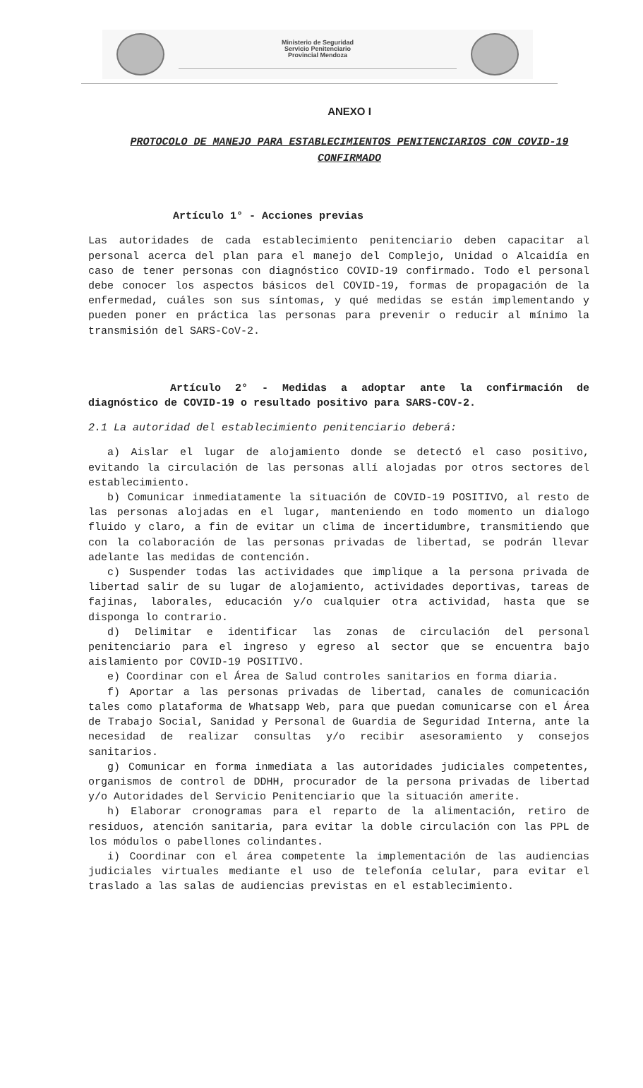Ministerio de Seguridad
Servicio Penitenciario
Provincial Mendoza
ANEXO I
PROTOCOLO DE MANEJO PARA ESTABLECIMIENTOS PENITENCIARIOS CON COVID-19 CONFIRMADO
Artículo 1° - Acciones previas
Las autoridades de cada establecimiento penitenciario deben capacitar al personal acerca del plan para el manejo del Complejo, Unidad o Alcaidía en caso de tener personas con diagnóstico COVID-19 confirmado. Todo el personal debe conocer los aspectos básicos del COVID-19, formas de propagación de la enfermedad, cuáles son sus síntomas, y qué medidas se están implementando y pueden poner en práctica las personas para prevenir o reducir al mínimo la transmisión del SARS-CoV-2.
Artículo 2° - Medidas a adoptar ante la confirmación de diagnóstico de COVID-19 o resultado positivo para SARS-COV-2.
2.1 La autoridad del establecimiento penitenciario deberá:
a) Aislar el lugar de alojamiento donde se detectó el caso positivo, evitando la circulación de las personas allí alojadas por otros sectores del establecimiento.
b) Comunicar inmediatamente la situación de COVID-19 POSITIVO, al resto de las personas alojadas en el lugar, manteniendo en todo momento un dialogo fluido y claro, a fin de evitar un clima de incertidumbre, transmitiendo que con la colaboración de las personas privadas de libertad, se podrán llevar adelante las medidas de contención.
c) Suspender todas las actividades que implique a la persona privada de libertad salir de su lugar de alojamiento, actividades deportivas, tareas de fajinas, laborales, educación y/o cualquier otra actividad, hasta que se disponga lo contrario.
d) Delimitar e identificar las zonas de circulación del personal penitenciario para el ingreso y egreso al sector que se encuentra bajo aislamiento por COVID-19 POSITIVO.
e) Coordinar con el Área de Salud controles sanitarios en forma diaria.
f) Aportar a las personas privadas de libertad, canales de comunicación tales como plataforma de Whatsapp Web, para que puedan comunicarse con el Área de Trabajo Social, Sanidad y Personal de Guardia de Seguridad Interna, ante la necesidad de realizar consultas y/o recibir asesoramiento y consejos sanitarios.
g) Comunicar en forma inmediata a las autoridades judiciales competentes, organismos de control de DDHH, procurador de la persona privadas de libertad y/o Autoridades del Servicio Penitenciario que la situación amerite.
h) Elaborar cronogramas para el reparto de la alimentación, retiro de residuos, atención sanitaria, para evitar la doble circulación con las PPL de los módulos o pabellones colindantes.
i) Coordinar con el área competente la implementación de las audiencias judiciales virtuales mediante el uso de telefonía celular, para evitar el traslado a las salas de audiencias previstas en el establecimiento.